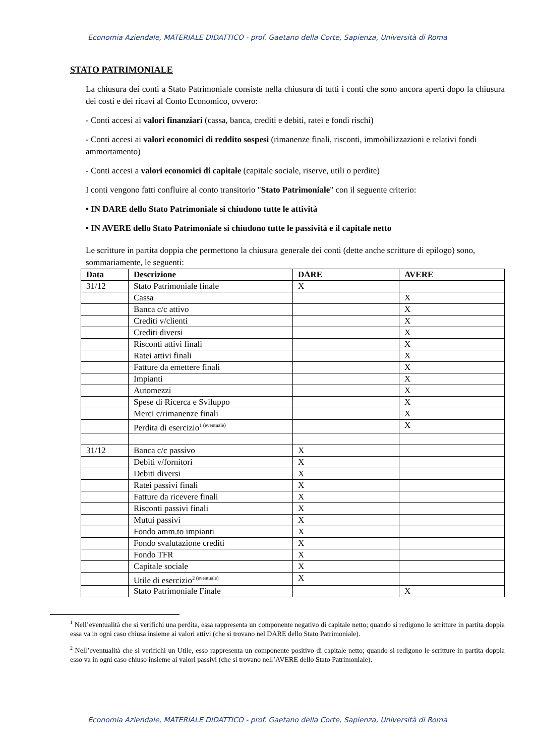Economia Aziendale, MATERIALE DIDATTICO - prof. Gaetano della Corte, Sapienza, Università di Roma
STATO PATRIMONIALE
La chiusura dei conti a Stato Patrimoniale consiste nella chiusura di tutti i conti che sono ancora aperti dopo la chiusura dei costi e dei ricavi al Conto Economico, ovvero:
- Conti accesi ai valori finanziari (cassa, banca, crediti e debiti, ratei e fondi rischi)
- Conti accesi ai valori economici di reddito sospesi (rimanenze finali, risconti, immobilizzazioni e relativi fondi ammortamento)
- Conti accesi a valori economici di capitale (capitale sociale, riserve, utili o perdite)
I conti vengono fatti confluire al conto transitorio "Stato Patrimoniale" con il seguente criterio:
• IN DARE dello Stato Patrimoniale si chiudono tutte le attività
• IN AVERE dello Stato Patrimoniale si chiudono tutte le passività e il capitale netto
Le scritture in partita doppia che permettono la chiusura generale dei conti (dette anche scritture di epilogo) sono, sommariamente, le seguenti:
| Data | Descrizione | DARE | AVERE |
| --- | --- | --- | --- |
| 31/12 | Stato Patrimoniale finale | X | |
| | Cassa | | X |
| | Banca c/c attivo | | X |
| | Crediti v/clienti | | X |
| | Crediti diversi | | X |
| | Risconti attivi finali | | X |
| | Ratei attivi finali | | X |
| | Fatture da emettere finali | | X |
| | Impianti | | X |
| | Automezzi | | X |
| | Spese di Ricerca e Sviluppo | | X |
| | Merci c/rimanenze finali | | X |
| | Perdita di esercizio<sup>1 (eventuale)</sup> | | X |
| 31/12 | Banca c/c passivo | X | |
| | Debiti v/fornitori | X | |
| | Debiti diversi | X | |
| | Ratei passivi finali | X | |
| | Fatture da ricevere finali | X | |
| | Risconti passivi finali | X | |
| | Mutui passivi | X | |
| | Fondo amm.to impianti | X | |
| | Fondo svalutazione crediti | X | |
| | Fondo TFR | X | |
| | Capitale sociale | X | |
| | Utile di esercizio<sup>2 (eventuale)</sup> | X | |
| | Stato Patrimoniale Finale | | X |
<sup>1</sup> Nell’eventualità che si verifichi una perdita, essa rappresenta un componente negativo di capitale netto; quando si redigono le scritture in partita doppia essa va in ogni caso chiusa insieme ai valori attivi (che si trovano nel DARE dello Stato Patrimoniale).
<sup>2</sup> Nell’eventualità che si verifichi un Utile, esso rappresenta un componente positivo di capitale netto; quando si redigono le scritture in partita doppia esso va in ogni caso chiuso insieme ai valori passivi (che si trovano nell’AVERE dello Stato Patrimoniale).
Economia Aziendale, MATERIALE DIDATTICO - prof. Gaetano della Corte, Sapienza, Università di Roma